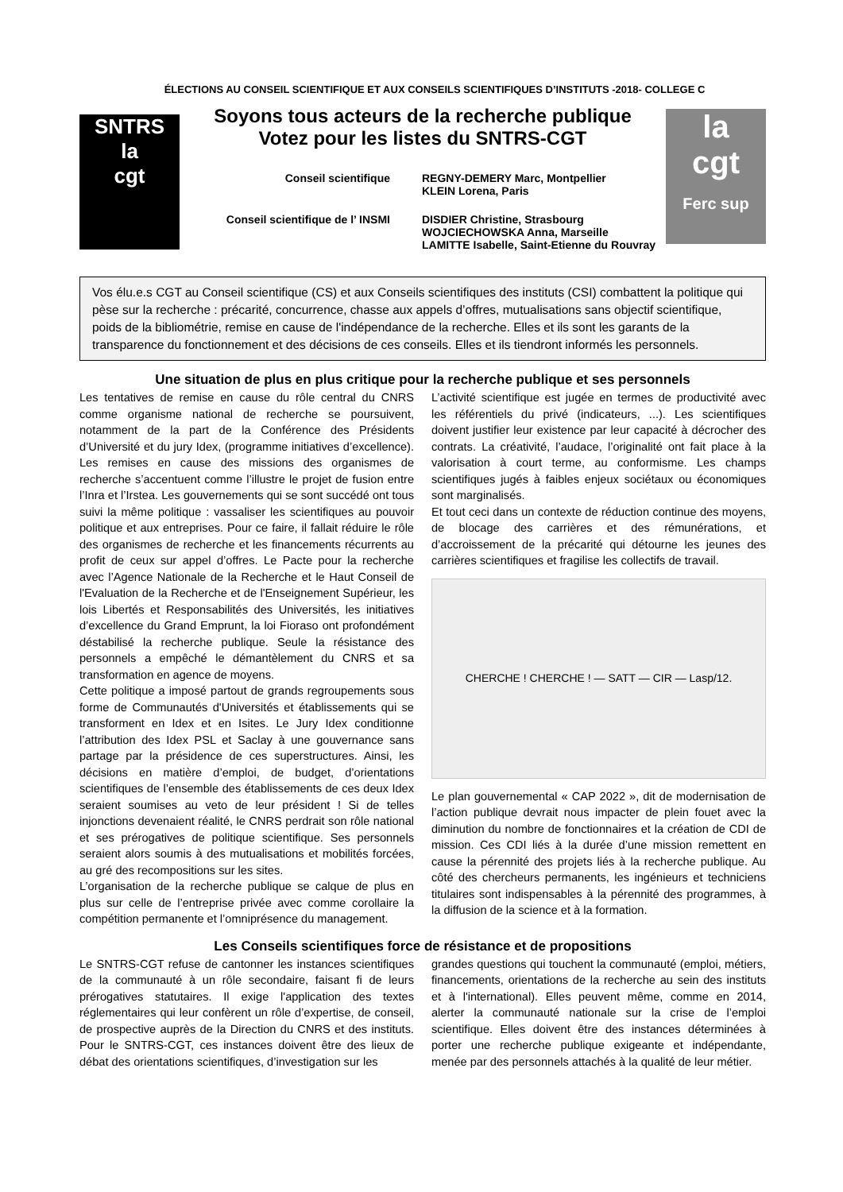ÉLECTIONS AU CONSEIL SCIENTIFIQUE ET AUX CONSEILS SCIENTIFIQUES D’INSTITUTS -2018- COLLEGE C
SNTRS
la
cgt
Soyons tous acteurs de la recherche publique
Votez pour les listes du SNTRS-CGT
Conseil scientifique REGNY-DEMERY Marc, Montpellier
KLEIN Lorena, Paris
Conseil scientifique de l’ INSMI
DISDIER Christine, Strasbourg
WOJCIECHOWSKA Anna, Marseille
LAMITTE Isabelle, Saint-Etienne du Rouvray
la
cgt
Ferc sup
Vos élu.e.s CGT au Conseil scientifique (CS) et aux Conseils scientifiques des instituts (CSI) combattent la politique qui pèse sur la recherche : précarité, concurrence, chasse aux appels d’offres, mutualisations sans objectif scientifique, poids de la bibliométrie, remise en cause de l'indépendance de la recherche. Elles et ils sont les garants de la transparence du fonctionnement et des décisions de ces conseils. Elles et ils tiendront informés les personnels.
Une situation de plus en plus critique pour la recherche publique et ses personnels
Les tentatives de remise en cause du rôle central du CNRS comme organisme national de recherche se poursuivent, notamment de la part de la Conférence des Présidents d’Université et du jury Idex, (programme initiatives d’excellence). Les remises en cause des missions des organismes de recherche s’accentuent comme l’illustre le projet de fusion entre l’Inra et l’Irstea. Les gouvernements qui se sont succédé ont tous suivi la même politique : vassaliser les scientifiques au pouvoir politique et aux entreprises. Pour ce faire, il fallait réduire le rôle des organismes de recherche et les financements récurrents au profit de ceux sur appel d’offres. Le Pacte pour la recherche avec l’Agence Nationale de la Recherche et le Haut Conseil de l'Evaluation de la Recherche et de l'Enseignement Supérieur, les lois Libertés et Responsabilités des Universités, les initiatives d’excellence du Grand Emprunt, la loi Fioraso ont profondément déstabilisé la recherche publique. Seule la résistance des personnels a empêché le démantèlement du CNRS et sa transformation en agence de moyens.
Cette politique a imposé partout de grands regroupements sous forme de Communautés d'Universités et établissements qui se transforment en Idex et en Isites. Le Jury Idex conditionne l’attribution des Idex PSL et Saclay à une gouvernance sans partage par la présidence de ces superstructures. Ainsi, les décisions en matière d’emploi, de budget, d’orientations scientifiques de l’ensemble des établissements de ces deux Idex seraient soumises au veto de leur président ! Si de telles injonctions devenaient réalité, le CNRS perdrait son rôle national et ses prérogatives de politique scientifique. Ses personnels seraient alors soumis à des mutualisations et mobilités forcées, au gré des recompositions sur les sites.
L’organisation de la recherche publique se calque de plus en plus sur celle de l’entreprise privée avec comme corollaire la compétition permanente et l’omniprésence du management.
L’activité scientifique est jugée en termes de productivité avec les référentiels du privé (indicateurs, ...). Les scientifiques doivent justifier leur existence par leur capacité à décrocher des contrats. La créativité, l’audace, l’originalité ont fait place à la valorisation à court terme, au conformisme. Les champs scientifiques jugés à faibles enjeux sociétaux ou économiques sont marginalisés.
Et tout ceci dans un contexte de réduction continue des moyens, de blocage des carrières et des rémunérations, et d’accroissement de la précarité qui détourne les jeunes des carrières scientifiques et fragilise les collectifs de travail.
CHERCHE ! CHERCHE ! — SATT — CIR — Lasp/12.
Le plan gouvernemental « CAP 2022 », dit de modernisation de l’action publique devrait nous impacter de plein fouet avec la diminution du nombre de fonctionnaires et la création de CDI de mission. Ces CDI liés à la durée d’une mission remettent en cause la pérennité des projets liés à la recherche publique. Au côté des chercheurs permanents, les ingénieurs et techniciens titulaires sont indispensables à la pérennité des programmes, à la diffusion de la science et à la formation.
Les Conseils scientifiques force de résistance et de propositions
Le SNTRS-CGT refuse de cantonner les instances scientifiques de la communauté à un rôle secondaire, faisant fi de leurs prérogatives statutaires. Il exige l'application des textes réglementaires qui leur confèrent un rôle d’expertise, de conseil, de prospective auprès de la Direction du CNRS et des instituts. Pour le SNTRS-CGT, ces instances doivent être des lieux de débat des orientations scientifiques, d’investigation sur les
grandes questions qui touchent la communauté (emploi, métiers, financements, orientations de la recherche au sein des instituts et à l'international). Elles peuvent même, comme en 2014, alerter la communauté nationale sur la crise de l’emploi scientifique. Elles doivent être des instances déterminées à porter une recherche publique exigeante et indépendante, menée par des personnels attachés à la qualité de leur métier.